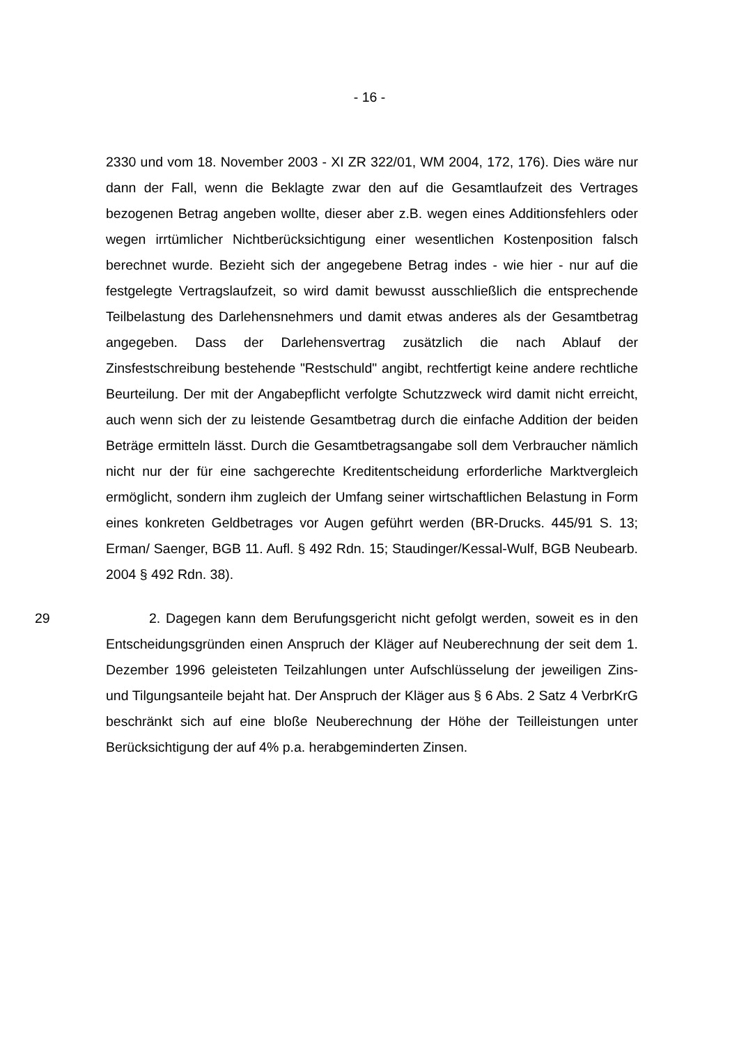- 16 -
2330 und vom 18. November 2003 - XI ZR 322/01, WM 2004, 172, 176). Dies wäre nur dann der Fall, wenn die Beklagte zwar den auf die Gesamtlaufzeit des Vertrages bezogenen Betrag angeben wollte, dieser aber z.B. wegen eines Additionsfehlers oder wegen irrtümlicher Nichtberücksichtigung einer wesentlichen Kostenposition falsch berechnet wurde. Bezieht sich der angegebene Betrag indes - wie hier - nur auf die festgelegte Vertragslaufzeit, so wird damit bewusst ausschließlich die entsprechende Teilbelastung des Darlehensnehmers und damit etwas anderes als der Gesamtbetrag angegeben. Dass der Darlehensvertrag zusätzlich die nach Ablauf der Zinsfestschreibung bestehende "Restschuld" angibt, rechtfertigt keine andere rechtliche Beurteilung. Der mit der Angabepflicht verfolgte Schutzzweck wird damit nicht erreicht, auch wenn sich der zu leistende Gesamtbetrag durch die einfache Addition der beiden Beträge ermitteln lässt. Durch die Gesamtbetragsangabe soll dem Verbraucher nämlich nicht nur der für eine sachgerechte Kreditentscheidung erforderliche Marktvergleich ermöglicht, sondern ihm zugleich der Umfang seiner wirtschaftlichen Belastung in Form eines konkreten Geldbetrages vor Augen geführt werden (BR-Drucks. 445/91 S. 13; Erman/ Saenger, BGB 11. Aufl. § 492 Rdn. 15; Staudinger/Kessal-Wulf, BGB Neubearb. 2004 § 492 Rdn. 38).
29 2. Dagegen kann dem Berufungsgericht nicht gefolgt werden, soweit es in den Entscheidungsgründen einen Anspruch der Kläger auf Neuberechnung der seit dem 1. Dezember 1996 geleisteten Teilzahlungen unter Aufschlüsselung der jeweiligen Zins- und Tilgungsanteile bejaht hat. Der Anspruch der Kläger aus § 6 Abs. 2 Satz 4 VerbrKrG beschränkt sich auf eine bloße Neuberechnung der Höhe der Teilleistungen unter Berücksichtigung der auf 4% p.a. herabgeminderten Zinsen.